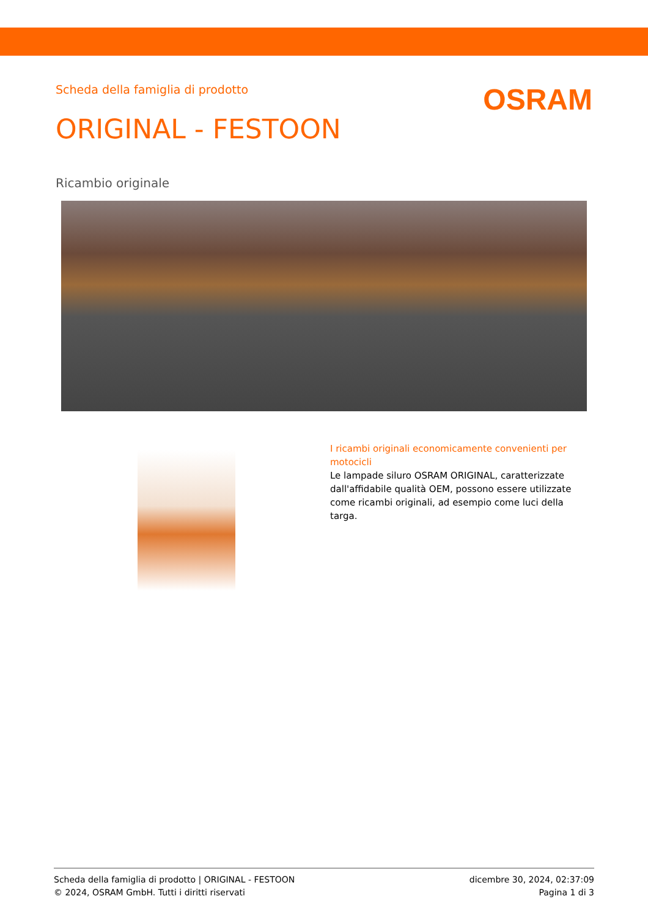Scheda della famiglia di prodotto
OSRAM
ORIGINAL - FESTOON
Ricambio originale
I ricambi originali economicamente convenienti per motocicli
Le lampade siluro OSRAM ORIGINAL, caratterizzate dall'affidabile qualità OEM, possono essere utilizzate come ricambi originali, ad esempio come luci della targa.
Scheda della famiglia di prodotto | ORIGINAL - FESTOON
© 2024, OSRAM GmbH. Tutti i diritti riservati
dicembre 30, 2024, 02:37:09
Pagina 1 di 3